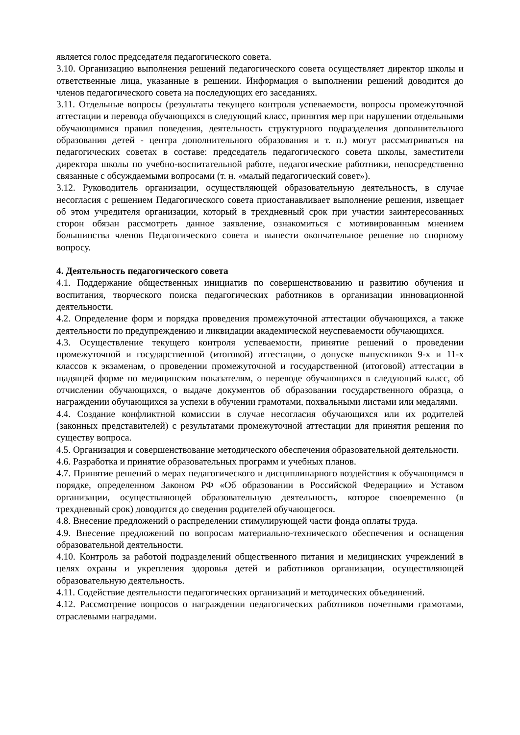является голос председателя педагогического совета.
3.10. Организацию выполнения решений педагогического совета осуществляет директор школы и ответственные лица, указанные в решении. Информация о выполнении решений доводится до членов педагогического совета на последующих его заседаниях.
3.11. Отдельные вопросы (результаты текущего контроля успеваемости, вопросы промежуточной аттестации и перевода обучающихся в следующий класс, принятия мер при нарушении отдельными обучающимися правил поведения, деятельность структурного подразделения дополнительного образования детей - центра дополнительного образования и т. п.) могут рассматриваться на педагогических советах в составе: председатель педагогического совета школы, заместители директора школы по учебно-воспитательной работе, педагогические работники, непосредственно связанные с обсуждаемыми вопросами (т. н. «малый педагогический совет»).
3.12. Руководитель организации, осуществляющей образовательную деятельность, в случае несогласия с решением Педагогического совета приостанавливает выполнение решения, извещает об этом учредителя организации, который в трехдневный срок при участии заинтересованных сторон обязан рассмотреть данное заявление, ознакомиться с мотивированным мнением большинства членов Педагогического совета и вынести окончательное решение по спорному вопросу.
4. Деятельность педагогического совета
4.1. Поддержание общественных инициатив по совершенствованию и развитию обучения и воспитания, творческого поиска педагогических работников в организации инновационной деятельности.
4.2. Определение форм и порядка проведения промежуточной аттестации обучающихся, а также деятельности по предупреждению и ликвидации академической неуспеваемости обучающихся.
4.3. Осуществление текущего контроля успеваемости, принятие решений о проведении промежуточной и государственной (итоговой) аттестации, о допуске выпускников 9-х и 11-х классов к экзаменам, о проведении промежуточной и государственной (итоговой) аттестации в щадящей форме по медицинским показателям, о переводе обучающихся в следующий класс, об отчислении обучающихся, о выдаче документов об образовании государственного образца, о награждении обучающихся за успехи в обучении грамотами, похвальными листами или медалями.
4.4. Создание конфликтной комиссии в случае несогласия обучающихся или их родителей (законных представителей) с результатами промежуточной аттестации для принятия решения по существу вопроса.
4.5. Организация и совершенствование методического обеспечения образовательной деятельности.
4.6. Разработка и принятие образовательных программ и учебных планов.
4.7. Принятие решений о мерах педагогического и дисциплинарного воздействия к обучающимся в порядке, определенном Законом РФ «Об образовании в Российской Федерации» и Уставом организации, осуществляющей образовательную деятельность, которое своевременно (в трехдневный срок) доводится до сведения родителей обучающегося.
4.8. Внесение предложений о распределении стимулирующей части фонда оплаты труда.
4.9. Внесение предложений по вопросам материально-технического обеспечения и оснащения образовательной деятельности.
4.10. Контроль за работой подразделений общественного питания и медицинских учреждений в целях охраны и укрепления здоровья детей и работников организации, осуществляющей образовательную деятельность.
4.11. Содействие деятельности педагогических организаций и методических объединений.
4.12. Рассмотрение вопросов о награждении педагогических работников почетными грамотами, отраслевыми наградами.